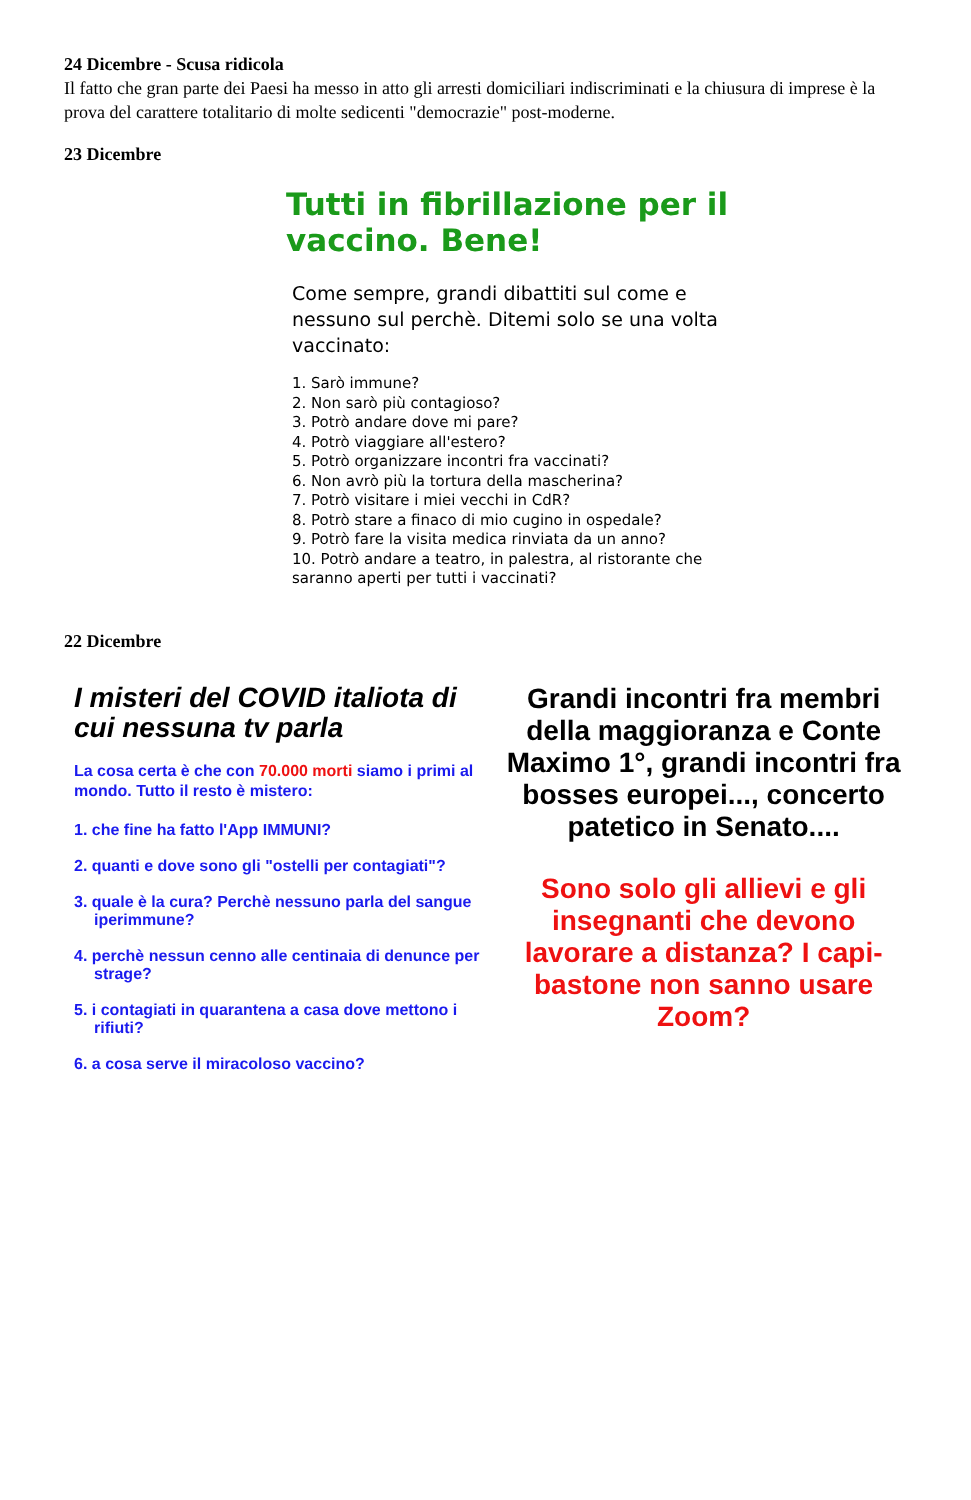24 Dicembre - Scusa ridicola
Il fatto che gran parte dei Paesi ha messo in atto gli arresti domiciliari indiscriminati e la chiusura di imprese è la prova del carattere totalitario di molte sedicenti "democrazie" post-moderne.
23 Dicembre
Tutti in fibrillazione per il vaccino. Bene!
Come sempre, grandi dibattiti sul come e nessuno sul perchè. Ditemi solo se una volta vaccinato:
1. Sarò immune?
2. Non sarò più contagioso?
3. Potrò andare dove mi pare?
4. Potrò viaggiare all'estero?
5. Potrò organizzare incontri fra vaccinati?
6. Non avrò più la tortura della mascherina?
7. Potrò visitare i miei vecchi in CdR?
8. Potrò stare a finaco di mio cugino in ospedale?
9. Potrò fare la visita medica rinviata da un anno?
10. Potrò andare a teatro, in palestra, al ristorante che saranno aperti per tutti i vaccinati?
22 Dicembre
I misteri del COVID italiota di cui nessuna tv parla
La cosa certa è che con 70.000 morti siamo i primi al mondo. Tutto il resto è mistero:
1. che fine ha fatto l'App IMMUNI?
2. quanti e dove sono gli "ostelli per contagiati"?
3. quale è la cura? Perchè nessuno parla del sangue iperimmune?
4. perchè nessun cenno alle centinaia di denunce per strage?
5. i contagiati in quarantena a casa dove mettono i rifiuti?
6. a cosa serve il miracoloso vaccino?
Grandi incontri fra membri della maggioranza e Conte Maximo 1°, grandi incontri fra bosses europei..., concerto patetico in Senato....
Sono solo gli allievi e gli insegnanti che devono lavorare a distanza? I capi-bastone non sanno usare Zoom?